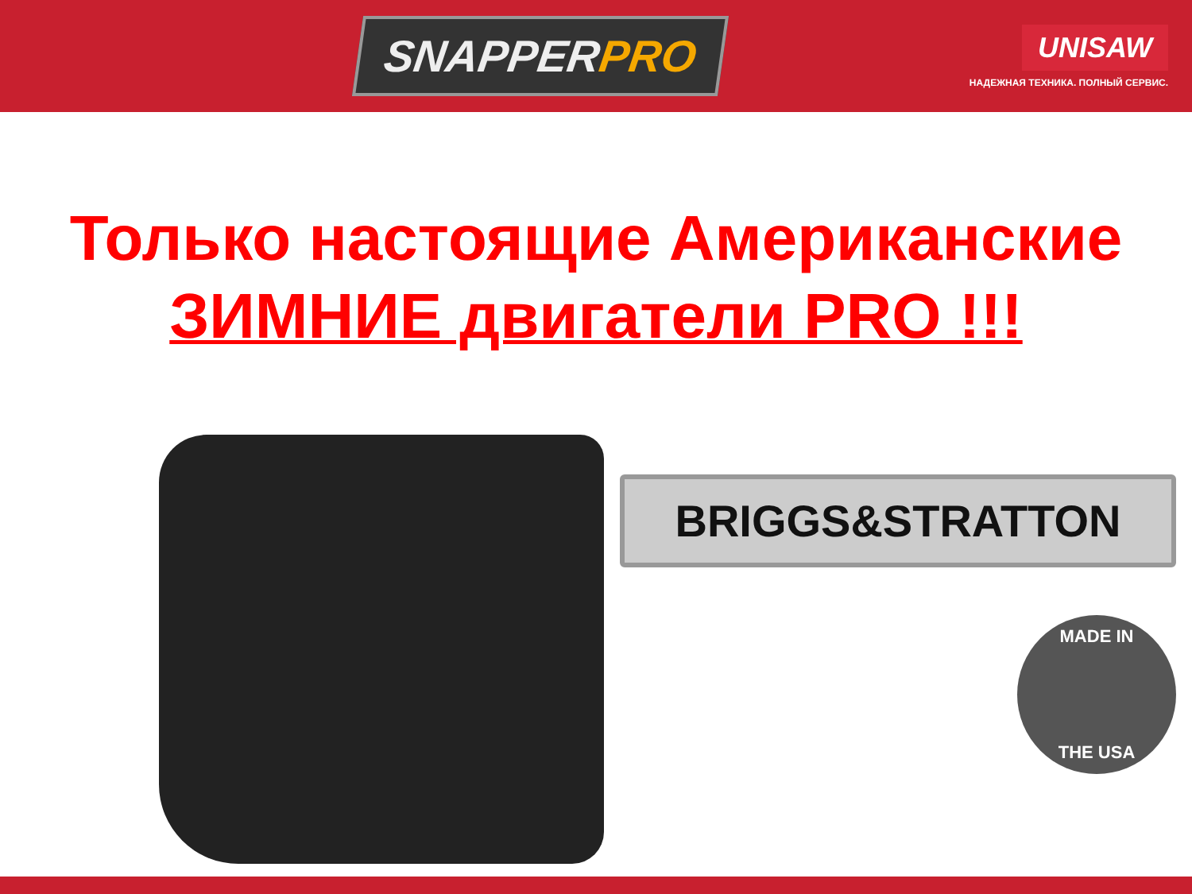SNAPPERPRO
UNISAW
НАДЕЖНАЯ ТЕХНИКА. ПОЛНЫЙ СЕРВИС.
Только настоящие Американские
ЗИМНИЕ двигатели PRO !!!
BRIGGS&STRATTON
MADE IN
THE USA